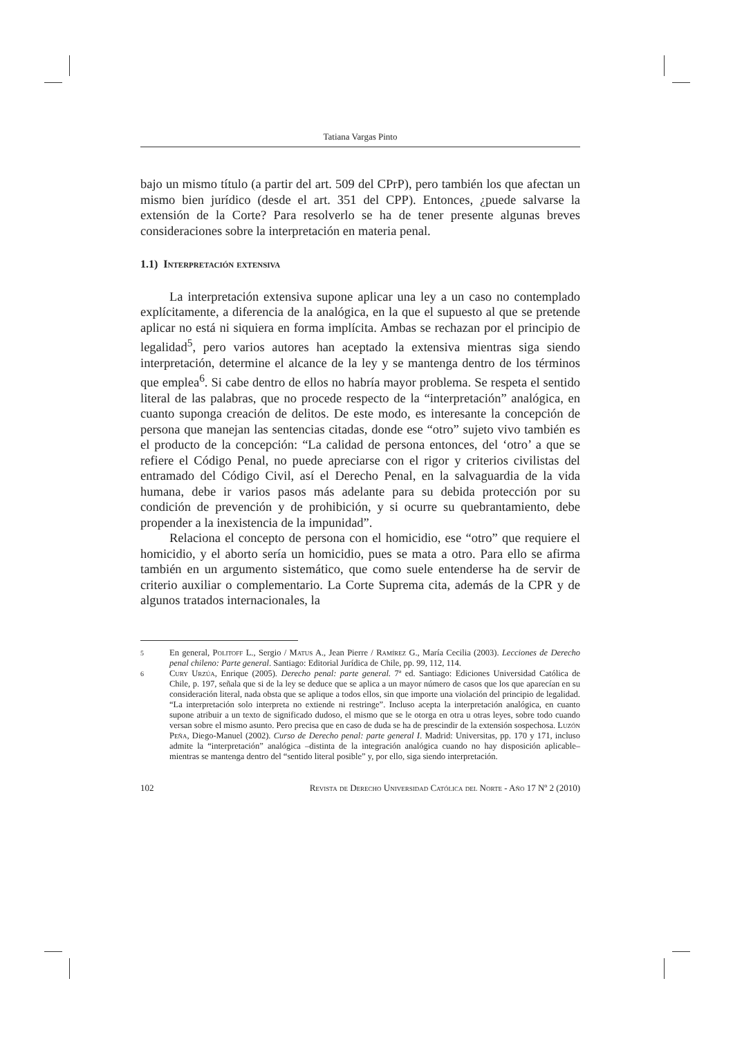Tatiana Vargas Pinto
bajo un mismo título (a partir del art. 509 del CPrP), pero también los que afectan un mismo bien jurídico (desde el art. 351 del CPP). Entonces, ¿puede salvarse la extensión de la Corte? Para resolverlo se ha de tener presente algunas breves consideraciones sobre la interpretación en materia penal.
1.1) Interpretación extensiva
La interpretación extensiva supone aplicar una ley a un caso no contemplado explícitamente, a diferencia de la analógica, en la que el supuesto al que se pretende aplicar no está ni siquiera en forma implícita. Ambas se rechazan por el principio de legalidad<sup>5</sup>, pero varios autores han aceptado la extensiva mientras siga siendo interpretación, determine el alcance de la ley y se mantenga dentro de los términos que emplea<sup>6</sup>. Si cabe dentro de ellos no habría mayor problema. Se respeta el sentido literal de las palabras, que no procede respecto de la “interpretación” analógica, en cuanto suponga creación de delitos. De este modo, es interesante la concepción de persona que manejan las sentencias citadas, donde ese “otro” sujeto vivo también es el producto de la concepción: “La calidad de persona entonces, del ‘otro’ a que se refiere el Código Penal, no puede apreciarse con el rigor y criterios civilistas del entramado del Código Civil, así el Derecho Penal, en la salvaguardia de la vida humana, debe ir varios pasos más adelante para su debida protección por su condición de prevención y de prohibición, y si ocurre su quebrantamiento, debe propender a la inexistencia de la impunidad”.
Relaciona el concepto de persona con el homicidio, ese “otro” que requiere el homicidio, y el aborto sería un homicidio, pues se mata a otro. Para ello se afirma también en un argumento sistemático, que como suele entenderse ha de servir de criterio auxiliar o complementario. La Corte Suprema cita, además de la CPR y de algunos tratados internacionales, la
5
En general, Politoff L., Sergio / Matus A., Jean Pierre / Ramírez G., María Cecilia (2003). Lecciones de Derecho penal chileno: Parte general. Santiago: Editorial Jurídica de Chile, pp. 99, 112, 114.
6
Cury Urzúa, Enrique (2005). Derecho penal: parte general. 7ª ed. Santiago: Ediciones Universidad Católica de Chile, p. 197, señala que si de la ley se deduce que se aplica a un mayor número de casos que los que aparecían en su consideración literal, nada obsta que se aplique a todos ellos, sin que importe una violación del principio de legalidad. “La interpretación solo interpreta no extiende ni restringe”. Incluso acepta la interpretación analógica, en cuanto supone atribuir a un texto de significado dudoso, el mismo que se le otorga en otra u otras leyes, sobre todo cuando versan sobre el mismo asunto. Pero precisa que en caso de duda se ha de prescindir de la extensión sospechosa. Luzón Peña, Diego-Manuel (2002). Curso de Derecho penal: parte general I. Madrid: Universitas, pp. 170 y 171, incluso admite la “interpretación” analógica –distinta de la integración analógica cuando no hay disposición aplicable– mientras se mantenga dentro del “sentido literal posible” y, por ello, siga siendo interpretación.
102 Revista de Derecho Universidad Católica del Norte - Año 17 Nº 2 (2010)